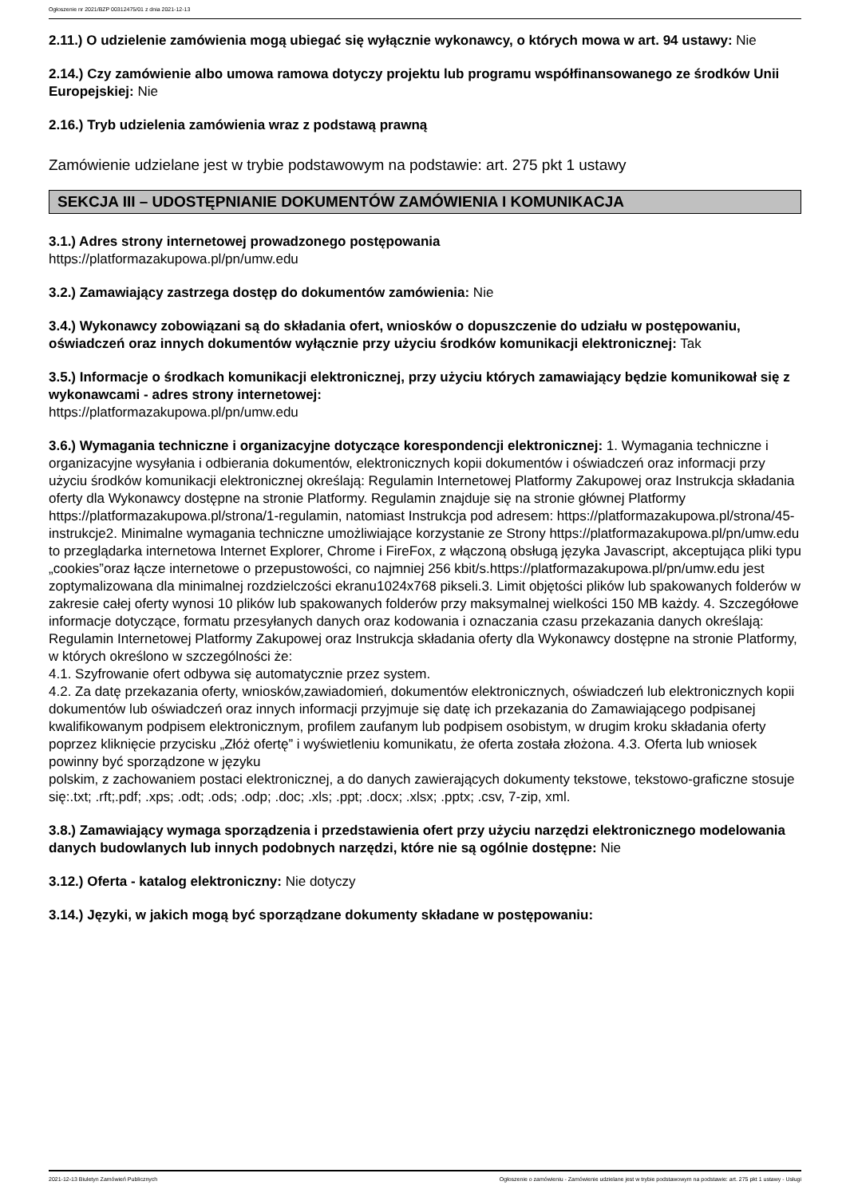Ogłoszenie nr 2021/BZP 00312475/01 z dnia 2021-12-13
2.11.) O udzielenie zamówienia mogą ubiegać się wyłącznie wykonawcy, o których mowa w art. 94 ustawy: Nie
2.14.) Czy zamówienie albo umowa ramowa dotyczy projektu lub programu współfinansowanego ze środków Unii Europejskiej: Nie
2.16.) Tryb udzielenia zamówienia wraz z podstawą prawną
Zamówienie udzielane jest w trybie podstawowym na podstawie: art. 275 pkt 1 ustawy
SEKCJA III – UDOSTĘPNIANIE DOKUMENTÓW ZAMÓWIENIA I KOMUNIKACJA
3.1.) Adres strony internetowej prowadzonego postępowania
https://platformazakupowa.pl/pn/umw.edu
3.2.) Zamawiający zastrzega dostęp do dokumentów zamówienia: Nie
3.4.) Wykonawcy zobowiązani są do składania ofert, wniosków o dopuszczenie do udziału w postępowaniu, oświadczeń oraz innych dokumentów wyłącznie przy użyciu środków komunikacji elektronicznej: Tak
3.5.) Informacje o środkach komunikacji elektronicznej, przy użyciu których zamawiający będzie komunikował się z wykonawcami - adres strony internetowej:
https://platformazakupowa.pl/pn/umw.edu
3.6.) Wymagania techniczne i organizacyjne dotyczące korespondencji elektronicznej: 1. Wymagania techniczne i organizacyjne wysyłania i odbierania dokumentów, elektronicznych kopii dokumentów i oświadczeń oraz informacji przy użyciu środków komunikacji elektronicznej określają: Regulamin Internetowej Platformy Zakupowej oraz Instrukcja składania oferty dla Wykonawcy dostępne na stronie Platformy. Regulamin znajduje się na stronie głównej Platformy https://platformazakupowa.pl/strona/1-regulamin, natomiast Instrukcja pod adresem: https://platformazakupowa.pl/strona/45-instrukcje2. Minimalne wymagania techniczne umożliwiające korzystanie ze Strony https://platformazakupowa.pl/pn/umw.edu to przeglądarka internetowa Internet Explorer, Chrome i FireFox, z włączoną obsługą języka Javascript, akceptująca pliki typu „cookies”oraz łącze internetowe o przepustowości, co najmniej 256 kbit/s.https://platformazakupowa.pl/pn/umw.edu jest zoptymalizowana dla minimalnej rozdzielczości ekranu1024x768 pikseli.3. Limit objętości plików lub spakowanych folderów w zakresie całej oferty wynosi 10 plików lub spakowanych folderów przy maksymalnej wielkości 150 MB każdy. 4. Szczegółowe informacje dotyczące, formatu przesyłanych danych oraz kodowania i oznaczania czasu przekazania danych określają: Regulamin Internetowej Platformy Zakupowej oraz Instrukcja składania oferty dla Wykonawcy dostępne na stronie Platformy, w których określono w szczególności że:
4.1. Szyfrowanie ofert odbywa się automatycznie przez system.
4.2. Za datę przekazania oferty, wniosków,zawiadomień, dokumentów elektronicznych, oświadczeń lub elektronicznych kopii dokumentów lub oświadczeń oraz innych informacji przyjmuje się datę ich przekazania do Zamawiającego podpisanej kwalifikowanym podpisem elektronicznym, profilem zaufanym lub podpisem osobistym, w drugim kroku składania oferty poprzez kliknięcie przycisku „Złóż ofertę” i wyświetleniu komunikatu, że oferta została złożona. 4.3. Oferta lub wniosek powinny być sporządzone w języku
polskim, z zachowaniem postaci elektronicznej, a do danych zawierających dokumenty tekstowe, tekstowo-graficzne stosuje się:.txt; .rft;.pdf; .xps; .odt; .ods; .odp; .doc; .xls; .ppt; .docx; .xlsx; .pptx; .csv, 7-zip, xml.
3.8.) Zamawiający wymaga sporządzenia i przedstawienia ofert przy użyciu narzędzi elektronicznego modelowania danych budowlanych lub innych podobnych narzędzi, które nie są ogólnie dostępne: Nie
3.12.) Oferta - katalog elektroniczny: Nie dotyczy
3.14.) Języki, w jakich mogą być sporządzane dokumenty składane w postępowaniu:
2021-12-13 Biuletyn Zamówień Publicznych Ogłoszenie o zamówieniu - Zamówienie udzielane jest w trybie podstawowym na podstawie: art. 275 pkt 1 ustawy - Usługi